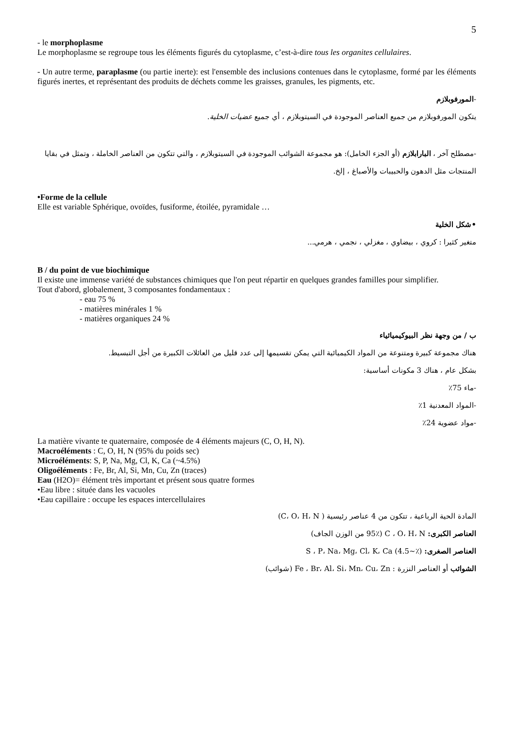5
- le morphoplasme
Le morphoplasme se regroupe tous les éléments figurés du cytoplasme, c’est-à-dire tous les organites cellulaires.
- Un autre terme, paraplasme (ou partie inerte): est l'ensemble des inclusions contenues dans le cytoplasme, formé par les éléments figurés inertes, et représentant des produits de déchets comme les graisses, granules, les pigments, etc.
-المورفوبلازم
يتكون المورفوبلازم من جميع العناصر الموجودة في السيتوبلازم ، أي جميع عضيات الخلية.
-مصطلح آخر ، البارابلازم (أو الجزء الخامل): هو مجموعة الشوائب الموجودة في السيتوبلازم ، والتي تتكون من العناصر الخاملة ، وتمثل في بقايا المنتجات مثل الدهون والحبيبات والأصباغ ، إلخ.
•Forme de la cellule
Elle est variable Sphérique, ovoïdes, fusiforme, étoilée, pyramidale …
•شكل الخلية
متغير كثيرا : كروي ، بيضاوي ، مغزلي ، نجمي ، هرمي...
B / du point de vue biochimique
Il existe une immense variété de substances chimiques que l'on peut répartir en quelques grandes familles pour simplifier.
Tout d'abord, globalement, 3 composantes fondamentaux :
- eau 75 %
- matières minérales 1 %
- matières organiques 24 %
ب / من وجهة نظر البيوكيميائياء
هناك مجموعة كبيرة ومتنوعة من المواد الكيميائية التي يمكن تقسيمها إلى عدد قليل من العائلات الكبيرة من أجل التبسيط.
بشكل عام ، هناك 3 مكونات أساسية:
-ماء 75٪
-المواد المعدنية 1٪
-مواد عضوية 24٪
La matière vivante te quaternaire, composée de 4 éléments majeurs (C, O, H, N).
Macroéléments : C, O, H, N (95% du poids sec)
Microéléments: S, P, Na, Mg, Cl, K, Ca (~4.5%)
Oligoéléments : Fe, Br, Al, Si, Mn, Cu, Zn (traces)
Eau (H2O)= élément très important et présent sous quatre formes
•Eau libre : située dans les vacuoles
•Eau capillaire : occupe les espaces intercellulaires
المادة الحية الرباعية ، تتكون من 4 عناصر رئيسية ( C، O، H، N)
العناصر الكبرى: C ، O، H، N (95٪ من الوزن الجاف)
العناصر الصغرى: S ، P، Na، Mg، Cl، K، Ca (4.5~٪)
الشوائب أو العناصر النزرة : Fe ، Br، Al، Si، Mn، Cu، Zn (شوائب)